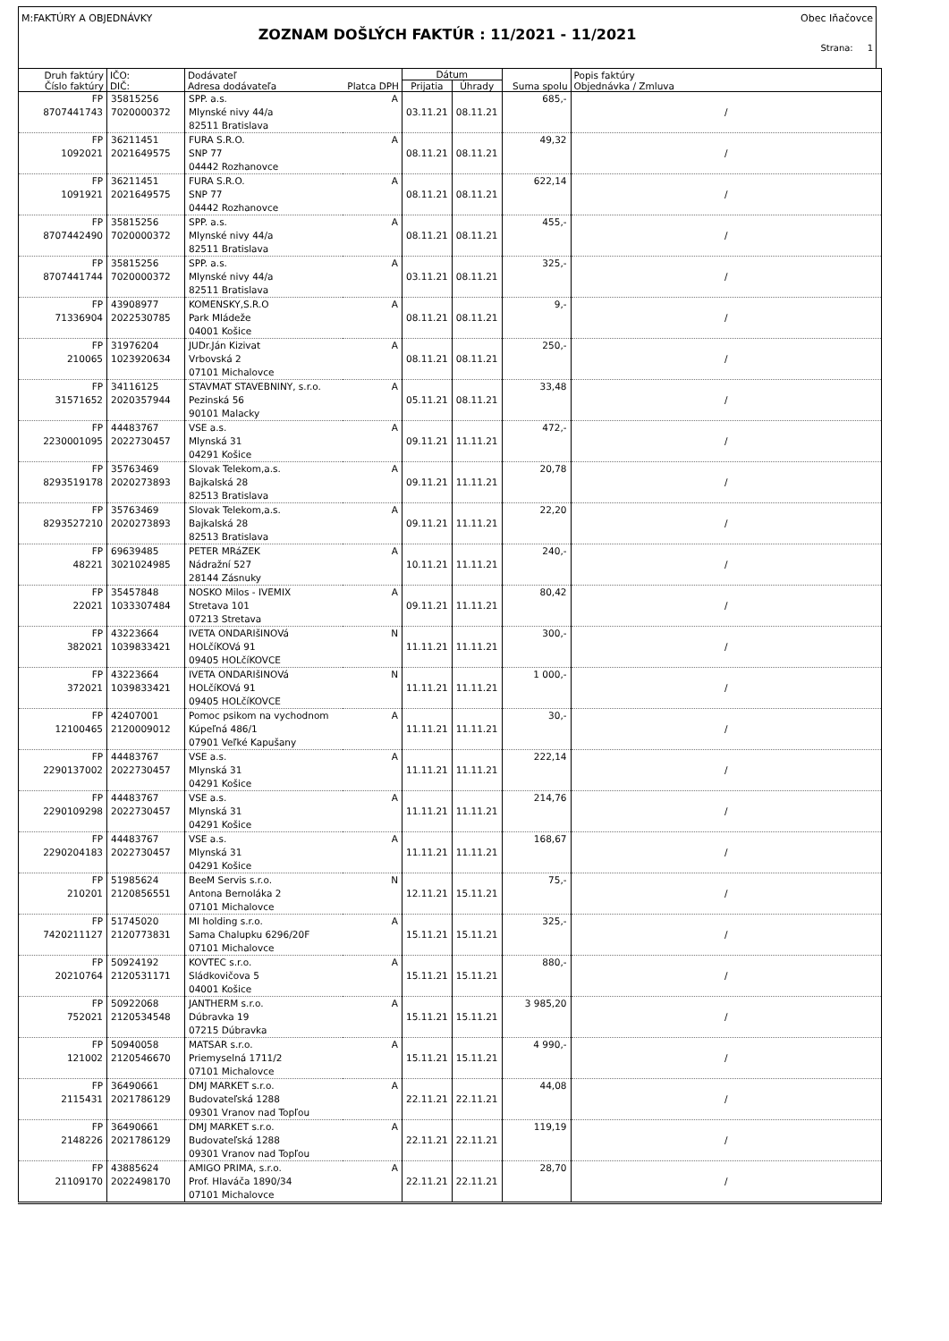M:FAKTÚRY A OBJEDNÁVKY Obec Iňačovce
ZOZNAM DOŠLÝCH FAKTÚR : 11/2021 - 11/2021
Strana: 1
| Druh faktúry Číslo faktúry | IČO: DIČ: | Dodávateľ Adresa dodávateľa | Platca DPH | Dátum Prijatia Úhrady | | Suma spolu | Popis faktúry Objednávka / Zmluva |
| --- | --- | --- | --- | --- | --- | --- | --- |
| FP 8707441743 | 35815256 7020000372 | SPP. a.s. Mlynské nivy 44/a 82511 Bratislava | A | 03.11.21 | 08.11.21 | 685,- | / |
| FP 1092021 | 36211451 2021649575 | FURA S.R.O. SNP 77 04442 Rozhanovce | A | 08.11.21 | 08.11.21 | 49,32 | / |
| FP 1091921 | 36211451 2021649575 | FURA S.R.O. SNP 77 04442 Rozhanovce | A | 08.11.21 | 08.11.21 | 622,14 | / |
| FP 8707442490 | 35815256 7020000372 | SPP. a.s. Mlynské nivy 44/a 82511 Bratislava | A | 08.11.21 | 08.11.21 | 455,- | / |
| FP 8707441744 | 35815256 7020000372 | SPP. a.s. Mlynské nivy 44/a 82511 Bratislava | A | 03.11.21 | 08.11.21 | 325,- | / |
| FP 71336904 | 43908977 2022530785 | KOMENSKY,S.R.O Park Mládeže 04001 Košice | A | 08.11.21 | 08.11.21 | 9,- | / |
| FP 210065 | 31976204 1023920634 | JUDr.Ján Kizivat Vrbovská 2 07101 Michalovce | A | 08.11.21 | 08.11.21 | 250,- | / |
| FP 31571652 | 34116125 2020357944 | STAVMAT STAVEBNINY, s.r.o. Pezinská 56 90101 Malacky | A | 05.11.21 | 08.11.21 | 33,48 | / |
| FP 2230001095 | 44483767 2022730457 | VSE a.s. Mlynská 31 04291 Košice | A | 09.11.21 | 11.11.21 | 472,- | / |
| FP 8293519178 | 35763469 2020273893 | Slovak Telekom,a.s. Bajkalská 28 82513 Bratislava | A | 09.11.21 | 11.11.21 | 20,78 | / |
| FP 8293527210 | 35763469 2020273893 | Slovak Telekom,a.s. Bajkalská 28 82513 Bratislava | A | 09.11.21 | 11.11.21 | 22,20 | / |
| FP 48221 | 69639485 3021024985 | PETER MRáZEK Nádražní 527 28144 Zásnuky | A | 10.11.21 | 11.11.21 | 240,- | / |
| FP 22021 | 35457848 1033307484 | NOSKO Milos - IVEMIX Stretava 101 07213 Stretava | A | 09.11.21 | 11.11.21 | 80,42 | / |
| FP 382021 | 43223664 1039833421 | IVETA ONDARIšINOVá HOLčíKOVá 91 09405 HOLčíKOVCE | N | 11.11.21 | 11.11.21 | 300,- | / |
| FP 372021 | 43223664 1039833421 | IVETA ONDARIšINOVá HOLčíKOVá 91 09405 HOLčíKOVCE | N | 11.11.21 | 11.11.21 | 1 000,- | / |
| FP 12100465 | 42407001 2120009012 | Pomoc psikom na vychodnom Kúpeľná 486/1 07901 Veľké Kapušany | A | 11.11.21 | 11.11.21 | 30,- | / |
| FP 2290137002 | 44483767 2022730457 | VSE a.s. Mlynská 31 04291 Košice | A | 11.11.21 | 11.11.21 | 222,14 | / |
| FP 2290109298 | 44483767 2022730457 | VSE a.s. Mlynská 31 04291 Košice | A | 11.11.21 | 11.11.21 | 214,76 | / |
| FP 2290204183 | 44483767 2022730457 | VSE a.s. Mlynská 31 04291 Košice | A | 11.11.21 | 11.11.21 | 168,67 | / |
| FP 210201 | 51985624 2120856551 | BeeM Servis s.r.o. Antona Bernoláka 2 07101 Michalovce | N | 12.11.21 | 15.11.21 | 75,- | / |
| FP 7420211127 | 51745020 2120773831 | MI holding s.r.o. Sama Chalupku 6296/20F 07101 Michalovce | A | 15.11.21 | 15.11.21 | 325,- | / |
| FP 20210764 | 50924192 2120531171 | KOVTEC s.r.o. Sládkovičova 5 04001 Košice | A | 15.11.21 | 15.11.21 | 880,- | / |
| FP 752021 | 50922068 2120534548 | JANTHERM s.r.o. Dúbravka 19 07215 Dúbravka | A | 15.11.21 | 15.11.21 | 3 985,20 | / |
| FP 121002 | 50940058 2120546670 | MATSAR s.r.o. Priemyselná 1711/2 07101 Michalovce | A | 15.11.21 | 15.11.21 | 4 990,- | / |
| FP 2115431 | 36490661 2021786129 | DMJ MARKET s.r.o. Budovateľská 1288 09301 Vranov nad Topľou | A | 22.11.21 | 22.11.21 | 44,08 | / |
| FP 2148226 | 36490661 2021786129 | DMJ MARKET s.r.o. Budovateľská 1288 09301 Vranov nad Topľou | A | 22.11.21 | 22.11.21 | 119,19 | / |
| FP 21109170 | 43885624 2022498170 | AMIGO PRIMA, s.r.o. Prof. Hlaváča 1890/34 07101 Michalovce | A | 22.11.21 | 22.11.21 | 28,70 | / |